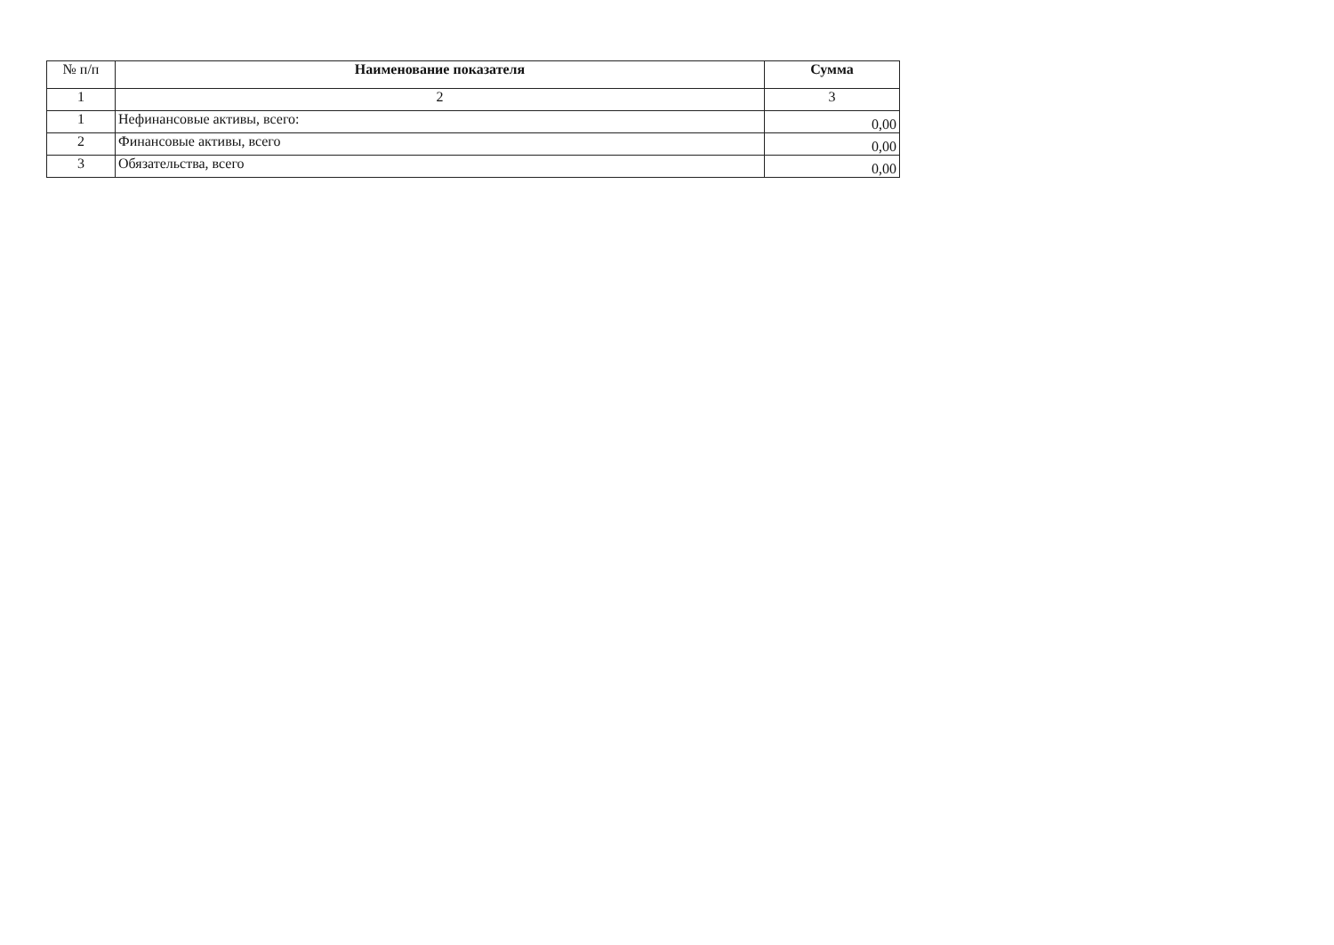| № п/п | Наименование показателя | Сумма |
| --- | --- | --- |
| 1 | 2 | 3 |
| 1 | Нефинансовые активы, всего: | 0,00 |
| 2 | Финансовые активы, всего | 0,00 |
| 3 | Обязательства, всего | 0,00 |